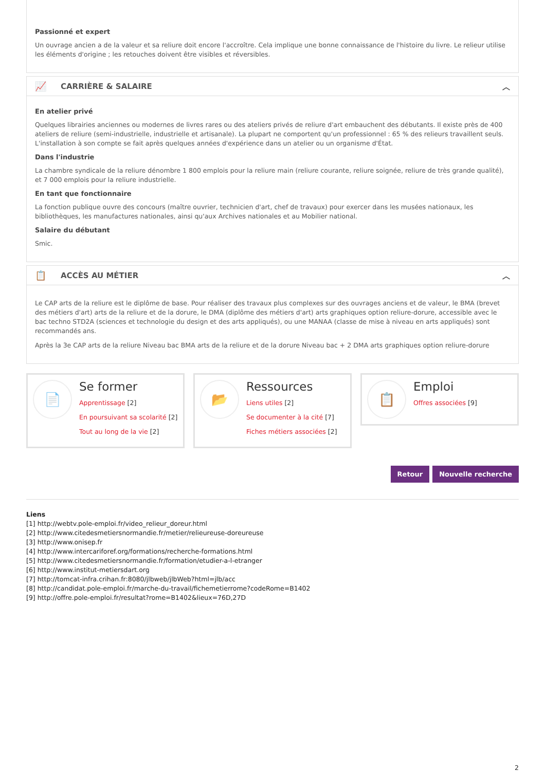Passionné et expert
Un ouvrage ancien a de la valeur et sa reliure doit encore l'accroître. Cela implique une bonne connaissance de l'histoire du livre. Le relieur utilise les éléments d'origine ; les retouches doivent être visibles et réversibles.
📈 CARRIÈRE & SALAIRE ︿
En atelier privé
Quelques librairies anciennes ou modernes de livres rares ou des ateliers privés de reliure d'art embauchent des débutants. Il existe près de 400 ateliers de reliure (semi-industrielle, industrielle et artisanale). La plupart ne comportent qu'un professionnel : 65 % des relieurs travaillent seuls. L'installation à son compte se fait après quelques années d'expérience dans un atelier ou un organisme d'État.
Dans l'industrie
La chambre syndicale de la reliure dénombre 1 800 emplois pour la reliure main (reliure courante, reliure soignée, reliure de très grande qualité), et 7 000 emplois pour la reliure industrielle.
En tant que fonctionnaire
La fonction publique ouvre des concours (maître ouvrier, technicien d'art, chef de travaux) pour exercer dans les musées nationaux, les bibliothèques, les manufactures nationales, ainsi qu'aux Archives nationales et au Mobilier national.
Salaire du débutant
Smic.
📋 ACCÈS AU MÉTIER ︿
Le CAP arts de la reliure est le diplôme de base. Pour réaliser des travaux plus complexes sur des ouvrages anciens et de valeur, le BMA (brevet des métiers d'art) arts de la reliure et de la dorure, le DMA (diplôme des métiers d'art) arts graphiques option reliure-dorure, accessible avec le bac techno STD2A (sciences et technologie du design et des arts appliqués), ou une MANAA (classe de mise à niveau en arts appliqués) sont recommandés ans.
Après la 3e CAP arts de la reliure Niveau bac BMA arts de la reliure et de la dorure Niveau bac + 2 DMA arts graphiques option reliure-dorure
📄
Se former
Apprentissage [2]
En poursuivant sa scolarité [2]
Tout au long de la vie [2]
📂
Ressources
Liens utiles [2]
Se documenter à la cité [7]
Fiches métiers associées [2]
📋
Emploi
Offres associées [9]
Retour Nouvelle recherche
Liens
[1] http://webtv.pole-emploi.fr/video_relieur_doreur.html
[2] http://www.citedesmetiersnormandie.fr/metier/relieureuse-doreureuse
[3] http://www.onisep.fr
[4] http://www.intercariforef.org/formations/recherche-formations.html
[5] http://www.citedesmetiersnormandie.fr/formation/etudier-a-l-etranger
[6] http://www.institut-metiersdart.org
[7] http://tomcat-infra.crihan.fr:8080/jlbweb/jlbWeb?html=jlb/acc
[8] http://candidat.pole-emploi.fr/marche-du-travail/fichemetierrome?codeRome=B1402
[9] http://offre.pole-emploi.fr/resultat?rome=B1402&lieux=76D,27D
2